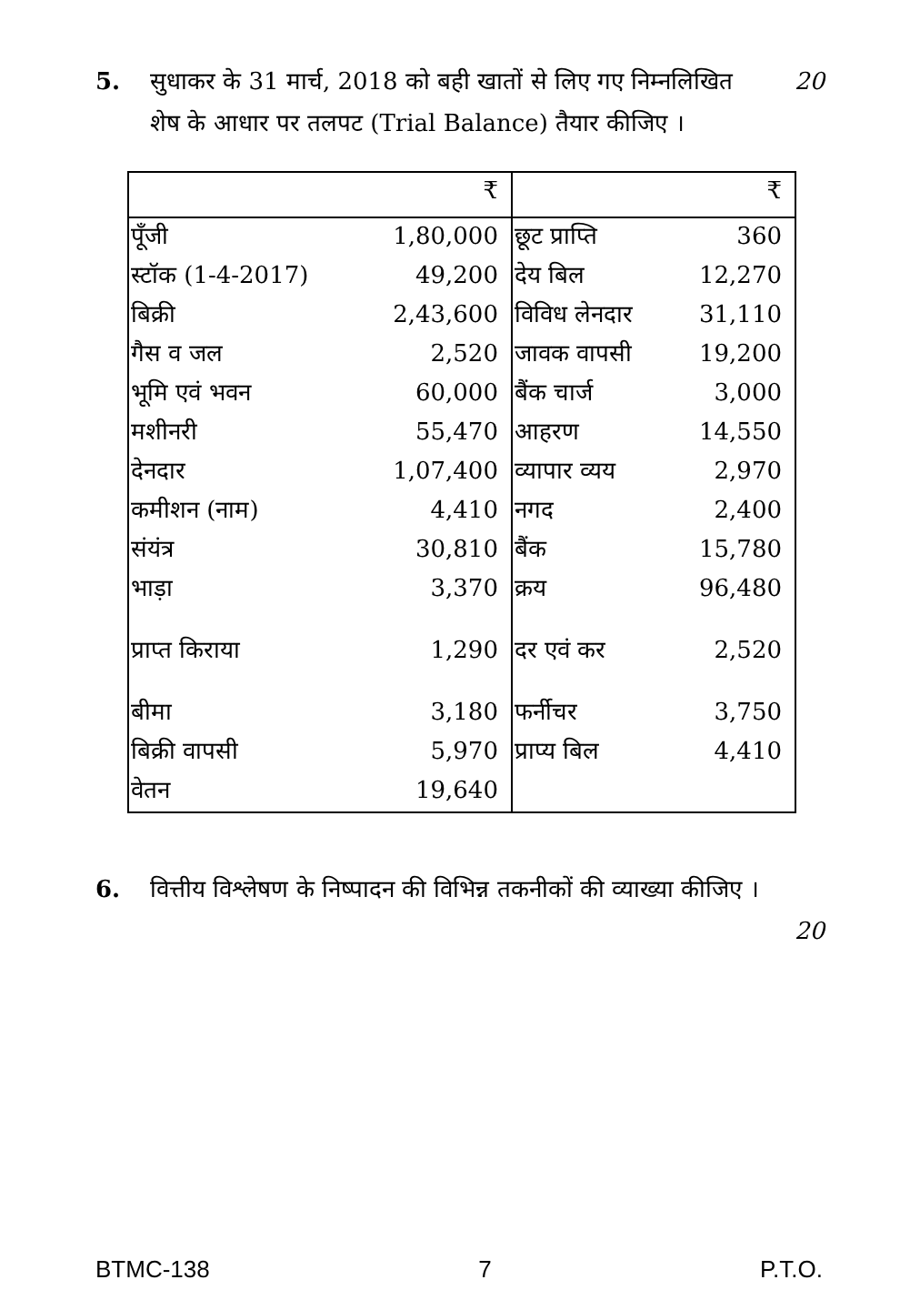5. सुधाकर के 31 मार्च, 2018 को बही खातों से लिए गए निम्नलिखित शेष के आधार पर तलपट (Trial Balance) तैयार कीजिए । 20
| | ₹ | | ₹ |
| पूँजी | 1,80,000 | छूट प्राप्ति | 360 |
| स्टॉक (1-4-2017) | 49,200 | देय बिल | 12,270 |
| बिक्री | 2,43,600 | विविध लेनदार | 31,110 |
| गैस व जल | 2,520 | जावक वापसी | 19,200 |
| भूमि एवं भवन | 60,000 | बैंक चार्ज | 3,000 |
| मशीनरी | 55,470 | आहरण | 14,550 |
| देनदार | 1,07,400 | व्यापार व्यय | 2,970 |
| कमीशन (नाम) | 4,410 | नगद | 2,400 |
| संयंत्र | 30,810 | बैंक | 15,780 |
| भाड़ा | 3,370 | क्रय | 96,480 |
| प्राप्त किराया | 1,290 | दर एवं कर | 2,520 |
| बीमा | 3,180 | फर्नीचर | 3,750 |
| बिक्री वापसी | 5,970 | प्राप्य बिल | 4,410 |
| वेतन | 19,640 | | |
6. वित्तीय विश्लेषण के निष्पादन की विभिन्न तकनीकों की व्याख्या कीजिए । 20
BTMC-138 7 P.T.O.